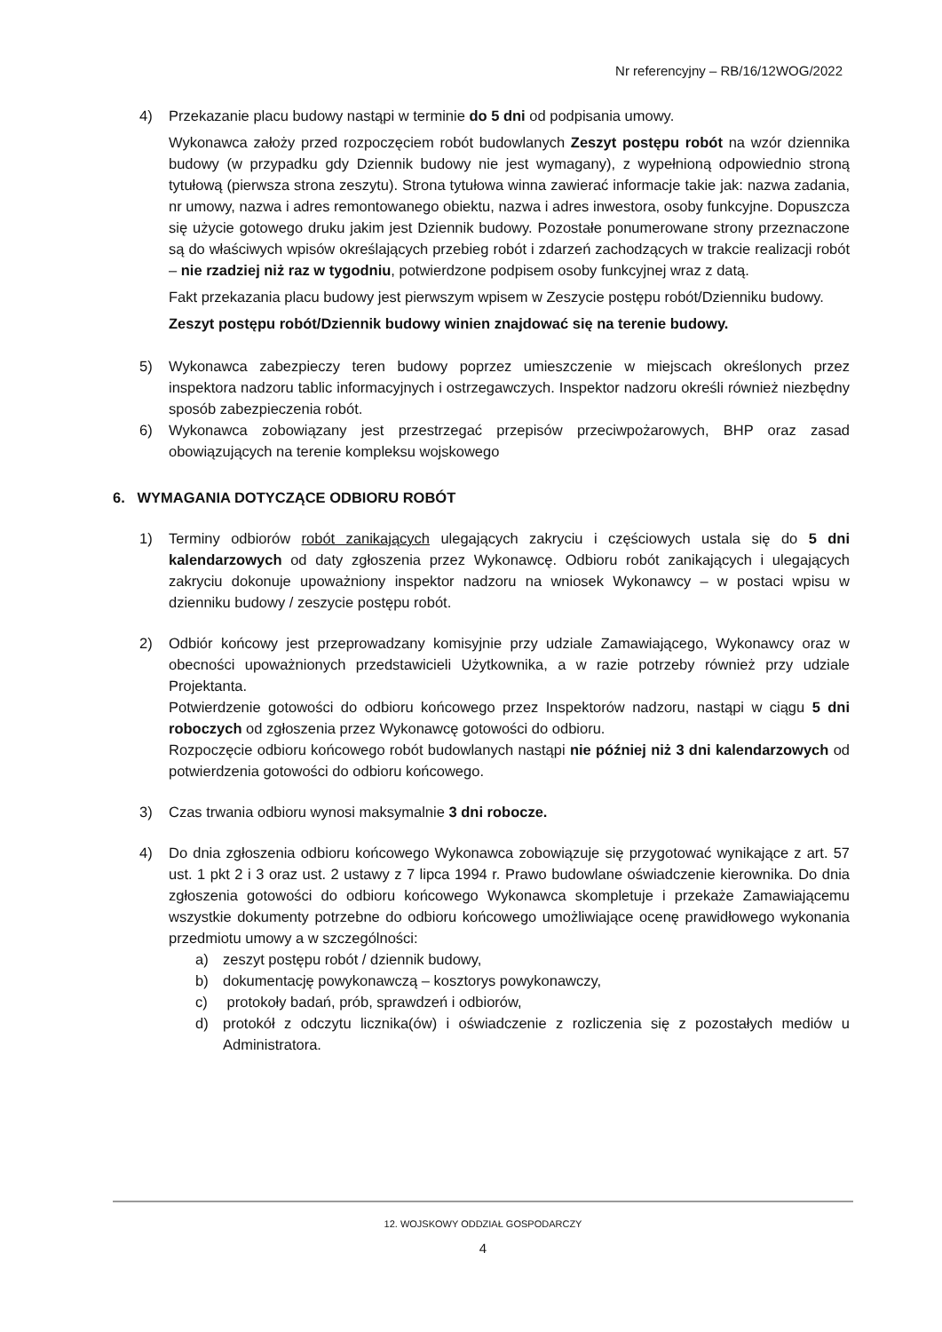Nr referencyjny – RB/16/12WOG/2022
4) Przekazanie placu budowy nastąpi w terminie do 5 dni od podpisania umowy.
Wykonawca założy przed rozpoczęciem robót budowlanych Zeszyt postępu robót na wzór dziennika budowy (w przypadku gdy Dziennik budowy nie jest wymagany), z wypełnioną odpowiednio stroną tytułową (pierwsza strona zeszytu). Strona tytułowa winna zawierać informacje takie jak: nazwa zadania, nr umowy, nazwa i adres remontowanego obiektu, nazwa i adres inwestora, osoby funkcyjne. Dopuszcza się użycie gotowego druku jakim jest Dziennik budowy. Pozostałe ponumerowane strony przeznaczone są do właściwych wpisów określających przebieg robót i zdarzeń zachodzących w trakcie realizacji robót – nie rzadziej niż raz w tygodniu, potwierdzone podpisem osoby funkcyjnej wraz z datą.
Fakt przekazania placu budowy jest pierwszym wpisem w Zeszycie postępu robót/Dzienniku budowy.
Zeszyt postępu robót/Dziennik budowy winien znajdować się na terenie budowy.
5) Wykonawca zabezpieczy teren budowy poprzez umieszczenie w miejscach określonych przez inspektora nadzoru tablic informacyjnych i ostrzegawczych. Inspektor nadzoru określi również niezbędny sposób zabezpieczenia robót.
6) Wykonawca zobowiązany jest przestrzegać przepisów przeciwpożarowych, BHP oraz zasad obowiązujących na terenie kompleksu wojskowego
6. WYMAGANIA DOTYCZĄCE ODBIORU ROBÓT
1) Terminy odbiorów robót zanikających ulegających zakryciu i częściowych ustala się do 5 dni kalendarzowych od daty zgłoszenia przez Wykonawcę. Odbioru robót zanikających i ulegających zakryciu dokonuje upoważniony inspektor nadzoru na wniosek Wykonawcy – w postaci wpisu w dzienniku budowy / zeszycie postępu robót.
2) Odbiór końcowy jest przeprowadzany komisyjnie przy udziale Zamawiającego, Wykonawcy oraz w obecności upoważnionych przedstawicieli Użytkownika, a w razie potrzeby również przy udziale Projektanta.
Potwierdzenie gotowości do odbioru końcowego przez Inspektorów nadzoru, nastąpi w ciągu 5 dni roboczych od zgłoszenia przez Wykonawcę gotowości do odbioru.
Rozpoczęcie odbioru końcowego robót budowlanych nastąpi nie później niż 3 dni kalendarzowych od potwierdzenia gotowości do odbioru końcowego.
3) Czas trwania odbioru wynosi maksymalnie 3 dni robocze.
4) Do dnia zgłoszenia odbioru końcowego Wykonawca zobowiązuje się przygotować wynikające z art. 57 ust. 1 pkt 2 i 3 oraz ust. 2 ustawy z 7 lipca 1994 r. Prawo budowlane oświadczenie kierownika. Do dnia zgłoszenia gotowości do odbioru końcowego Wykonawca skompletuje i przekaże Zamawiającemu wszystkie dokumenty potrzebne do odbioru końcowego umożliwiające ocenę prawidłowego wykonania przedmiotu umowy a w szczególności:
a) zeszyt postępu robót / dziennik budowy,
b) dokumentację powykonawczą – kosztorys powykonawczy,
c) protokoły badań, prób, sprawdzeń i odbiorów,
d) protokół z odczytu licznika(ów) i oświadczenie z rozliczenia się z pozostałych mediów u Administratora.
12. WOJSKOWY ODDZIAŁ GOSPODARCZY
4